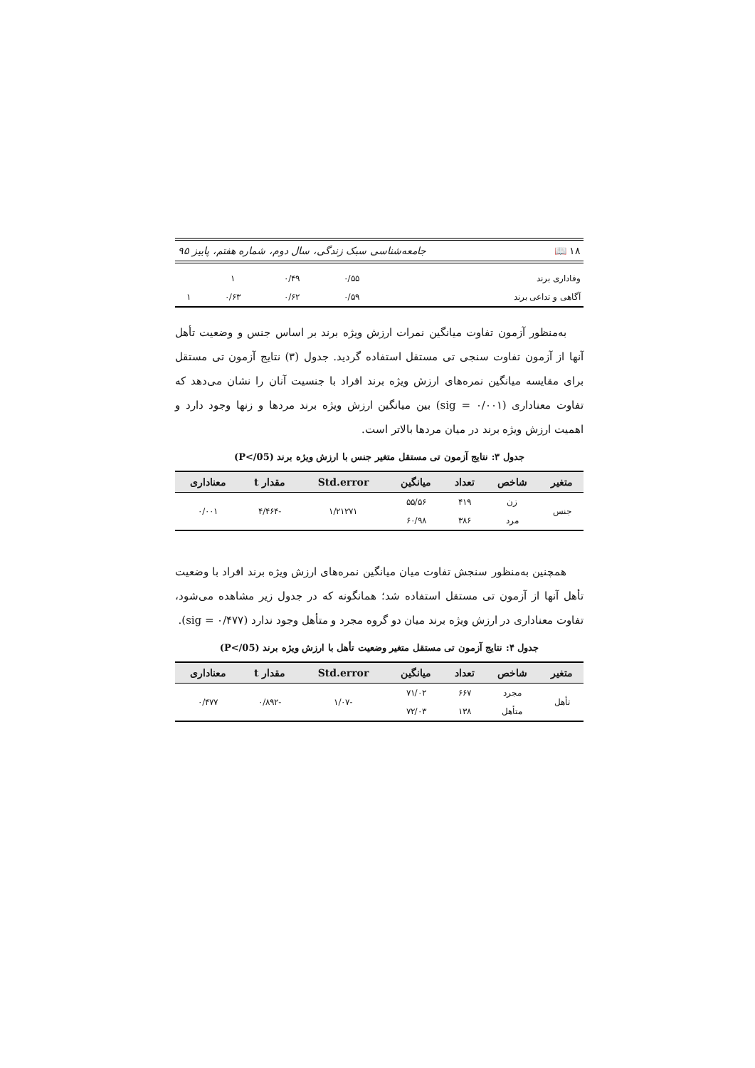۱۸ 📖 جامعه‌شناسی سبک زندگی، سال دوم، شماره هفتم، پاییز ۹۵
| وفاداری برند | ۰/۵۵ | ۰/۴۹ | ۱ | |
| آگاهی و تداعی برند | ۰/۵۹ | ۰/۶۲ | ۰/۶۳ | ۱ |
به‌منظور آزمون تفاوت میانگین نمرات ارزش ویژه برند بر اساس جنس و وضعیت تأهل آنها از آزمون تفاوت سنجی تی مستقل استفاده گردید. جدول (۳) نتایج آزمون تی مستقل برای مقایسه میانگین نمره‌های ارزش ویژه برند افراد با جنسیت آنان را نشان می‌دهد که تفاوت معناداری (sig = ۰/۰۰۱) بین میانگین ارزش ویژه برند مردها و زنها وجود دارد و اهمیت ارزش ویژه برند در میان مردها بالاتر است.
جدول ۳: نتایج آزمون تی مستقل متغیر جنس با ارزش ویژه برند (P</05)
| متغیر | شاخص | تعداد | میانگین | Std.error | مقدار t | معناداری |
| --- | --- | --- | --- | --- | --- | --- |
| جنس | زن | ۴۱۹ | ۵۵/۵۶ | ۱/۲۱۲۷۱ | -۴/۴۶۴ | ۰/۰۰۱ |
| | مرد | ۳۸۶ | ۶۰/۹۸ | | | |
همچنین به‌منظور سنجش تفاوت میان میانگین نمره‌های ارزش ویژه برند افراد با وضعیت تأهل آنها از آزمون تی مستقل استفاده شد؛ همانگونه که در جدول زیر مشاهده می‌شود، تفاوت معناداری در ارزش ویژه برند میان دو گروه مجرد و متأهل وجود ندارد (sig = ۰/۴۷۷).
جدول ۴: نتایج آزمون تی مستقل متغیر وضعیت تأهل با ارزش ویژه برند (P</05)
| متغیر | شاخص | تعداد | میانگین | Std.error | مقدار t | معناداری |
| --- | --- | --- | --- | --- | --- | --- |
| تأهل | مجرد | ۶۶۷ | ۷۱/۰۲ | -۱/۰۷ | -۰/۸۹۲ | ۰/۴۷۷ |
| | متأهل | ۱۳۸ | ۷۲/۰۳ | | | |